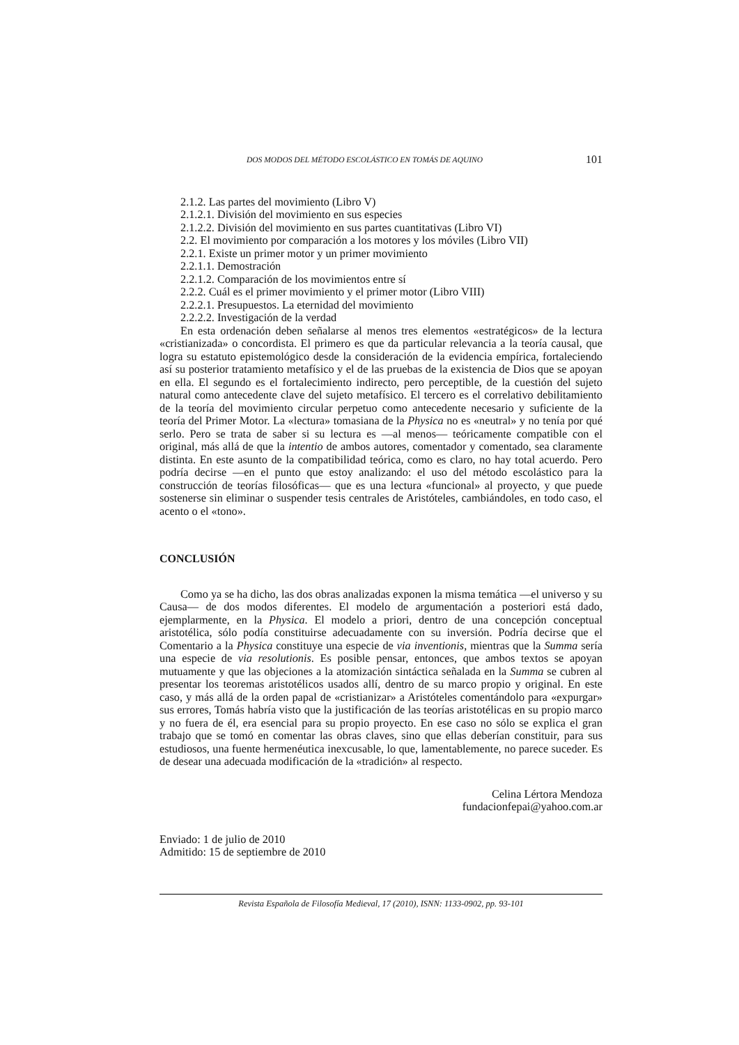DOS MODOS DEL MÉTODO ESCOLÁSTICO EN TOMÁS DE AQUINO 101
2.1.2. Las partes del movimiento (Libro V)
2.1.2.1. División del movimiento en sus especies
2.1.2.2. División del movimiento en sus partes cuantitativas (Libro VI)
2.2. El movimiento por comparación a los motores y los móviles (Libro VII)
2.2.1. Existe un primer motor y un primer movimiento
2.2.1.1. Demostración
2.2.1.2. Comparación de los movimientos entre sí
2.2.2. Cuál es el primer movimiento y el primer motor (Libro VIII)
2.2.2.1. Presupuestos. La eternidad del movimiento
2.2.2.2. Investigación de la verdad
En esta ordenación deben señalarse al menos tres elementos «estratégicos» de la lectura «cristianizada» o concordista. El primero es que da particular relevancia a la teoría causal, que logra su estatuto epistemológico desde la consideración de la evidencia empírica, fortaleciendo así su posterior tratamiento metafísico y el de las pruebas de la existencia de Dios que se apoyan en ella. El segundo es el fortalecimiento indirecto, pero perceptible, de la cuestión del sujeto natural como antecedente clave del sujeto metafísico. El tercero es el correlativo debilitamiento de la teoría del movimiento circular perpetuo como antecedente necesario y suficiente de la teoría del Primer Motor. La «lectura» tomasiana de la Physica no es «neutral» y no tenía por qué serlo. Pero se trata de saber si su lectura es —al menos— teóricamente compatible con el original, más allá de que la intentio de ambos autores, comentador y comentado, sea claramente distinta. En este asunto de la compatibilidad teórica, como es claro, no hay total acuerdo. Pero podría decirse —en el punto que estoy analizando: el uso del método escolástico para la construcción de teorías filosóficas— que es una lectura «funcional» al proyecto, y que puede sostenerse sin eliminar o suspender tesis centrales de Aristóteles, cambiándoles, en todo caso, el acento o el «tono».
CONCLUSIÓN
Como ya se ha dicho, las dos obras analizadas exponen la misma temática —el universo y su Causa— de dos modos diferentes. El modelo de argumentación a posteriori está dado, ejemplarmente, en la Physica. El modelo a priori, dentro de una concepción conceptual aristotélica, sólo podía constituirse adecuadamente con su inversión. Podría decirse que el Comentario a la Physica constituye una especie de via inventionis, mientras que la Summa sería una especie de via resolutionis. Es posible pensar, entonces, que ambos textos se apoyan mutuamente y que las objeciones a la atomización sintáctica señalada en la Summa se cubren al presentar los teoremas aristotélicos usados allí, dentro de su marco propio y original. En este caso, y más allá de la orden papal de «cristianizar» a Aristóteles comentándolo para «expurgar» sus errores, Tomás habría visto que la justificación de las teorías aristotélicas en su propio marco y no fuera de él, era esencial para su propio proyecto. En ese caso no sólo se explica el gran trabajo que se tomó en comentar las obras claves, sino que ellas deberían constituir, para sus estudiosos, una fuente hermenéutica inexcusable, lo que, lamentablemente, no parece suceder. Es de desear una adecuada modificación de la «tradición» al respecto.
Celina Lértora Mendoza
fundacionfepai@yahoo.com.ar
Enviado: 1 de julio de 2010
Admitido: 15 de septiembre de 2010
Revista Española de Filosofía Medieval, 17 (2010), ISNN: 1133-0902, pp. 93-101